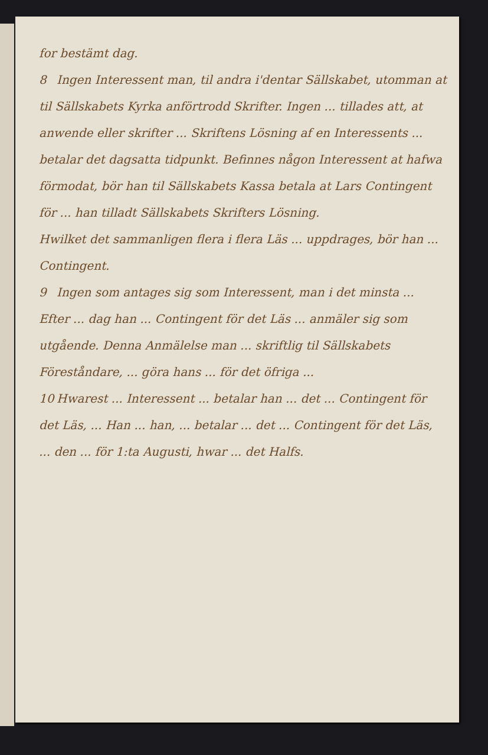for bestämt dag.
8 Ingen Interessent man, til andra i'dentar Sällskabet, utomman at til Sällskabets Kyrka anförtrodd Skrifter. Ingen ... tillades att, at anwende eller skrifter ... Skriftens Lösning af en Interessents ... betalar det dagsatta tidpunkt. Befinnes någon Interessent at hafwa förmodat, bör han til Sällskabets Kassa betala at Lars Contingent för ... han tilladt Sällskabets Skrifters Lösning.
Hwilket det sammanligen flera i flera Läs ... uppdrages, bör han ... Contingent.
9 Ingen som antages sig som Interessent, man i det minsta ... Efter ... dag han ... Contingent för det Läs ... anmäler sig som utgående. Denna Anmälelse man ... skriftlig til Sällskabets Föreståndare, ... göra hans ... för det öfriga ...
10 Hwarest ... Interessent ... betalar han ... det ... Contingent för det Läs, ... Han ... han, ... betalar ... det ... Contingent för det Läs, ... den ... för 1:ta Augusti, hwar ... det Halfs.